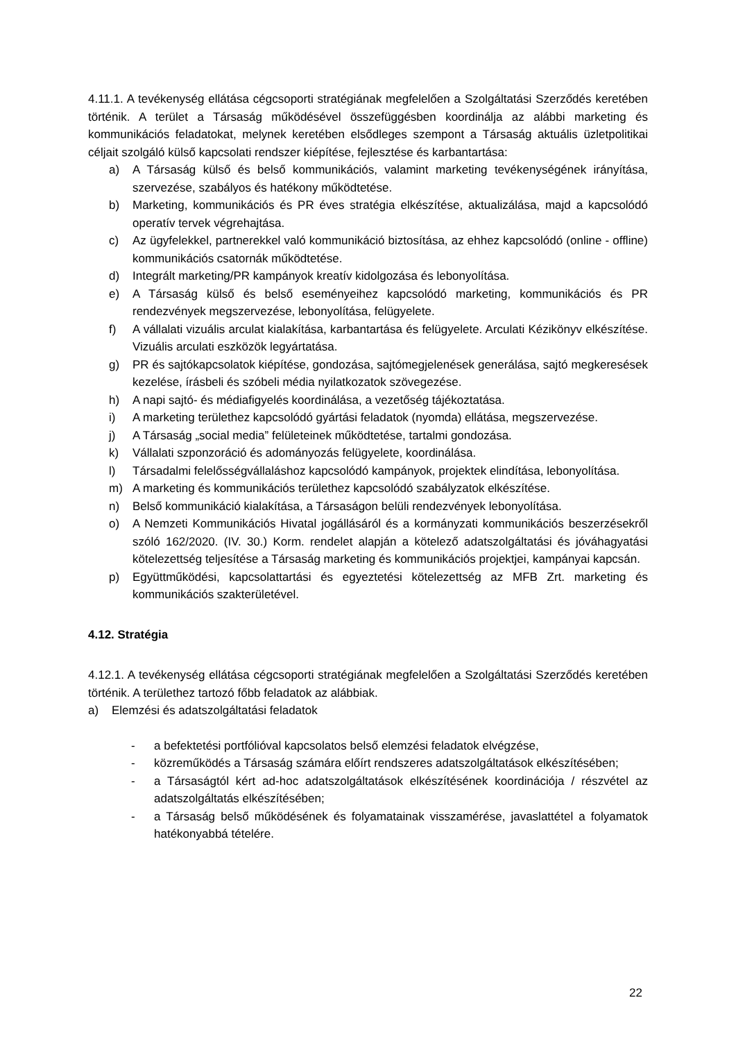4.11.1. A tevékenység ellátása cégcsoporti stratégiának megfelelően a Szolgáltatási Szerződés keretében történik. A terület a Társaság működésével összefüggésben koordinálja az alábbi marketing és kommunikációs feladatokat, melynek keretében elsődleges szempont a Társaság aktuális üzletpolitikai céljait szolgáló külső kapcsolati rendszer kiépítése, fejlesztése és karbantartása:
a) A Társaság külső és belső kommunikációs, valamint marketing tevékenységének irányítása, szervezése, szabályos és hatékony működtetése.
b) Marketing, kommunikációs és PR éves stratégia elkészítése, aktualizálása, majd a kapcsolódó operatív tervek végrehajtása.
c) Az ügyfelekkel, partnerekkel való kommunikáció biztosítása, az ehhez kapcsolódó (online - offline) kommunikációs csatornák működtetése.
d) Integrált marketing/PR kampányok kreatív kidolgozása és lebonyolítása.
e) A Társaság külső és belső eseményeihez kapcsolódó marketing, kommunikációs és PR rendezvények megszervezése, lebonyolítása, felügyelete.
f) A vállalati vizuális arculat kialakítása, karbantartása és felügyelete. Arculati Kézikönyv elkészítése. Vizuális arculati eszközök legyártatása.
g) PR és sajtókapcsolatok kiépítése, gondozása, sajtómegjelenések generálása, sajtó megkeresések kezelése, írásbeli és szóbeli média nyilatkozatok szövegezése.
h) A napi sajtó- és médiafigyelés koordinálása, a vezetőség tájékoztatása.
i) A marketing területhez kapcsolódó gyártási feladatok (nyomda) ellátása, megszervezése.
j) A Társaság „social media” felületeinek működtetése, tartalmi gondozása.
k) Vállalati szponzoráció és adományozás felügyelete, koordinálása.
l) Társadalmi felelősségvállaláshoz kapcsolódó kampányok, projektek elindítása, lebonyolítása.
m) A marketing és kommunikációs területhez kapcsolódó szabályzatok elkészítése.
n) Belső kommunikáció kialakítása, a Társaságon belüli rendezvények lebonyolítása.
o) A Nemzeti Kommunikációs Hivatal jogállásáról és a kormányzati kommunikációs beszerzésekről szóló 162/2020. (IV. 30.) Korm. rendelet alapján a kötelező adatszolgáltatási és jóváhagyatási kötelezettség teljesítése a Társaság marketing és kommunikációs projektjei, kampányai kapcsán.
p) Együttműködési, kapcsolattartási és egyeztetési kötelezettség az MFB Zrt. marketing és kommunikációs szakterületével.
4.12. Stratégia
4.12.1. A tevékenység ellátása cégcsoporti stratégiának megfelelően a Szolgáltatási Szerződés keretében történik. A területhez tartozó főbb feladatok az alábbiak.
a) Elemzési és adatszolgáltatási feladatok
- a befektetési portfólióval kapcsolatos belső elemzési feladatok elvégzése,
- közreműködés a Társaság számára előírt rendszeres adatszolgáltatások elkészítésében;
- a Társaságtól kért ad-hoc adatszolgáltatások elkészítésének koordinációja / részvétel az adatszolgáltatás elkészítésében;
- a Társaság belső működésének és folyamatainak visszamérése, javaslattétel a folyamatok hatékonyabbá tételére.
22